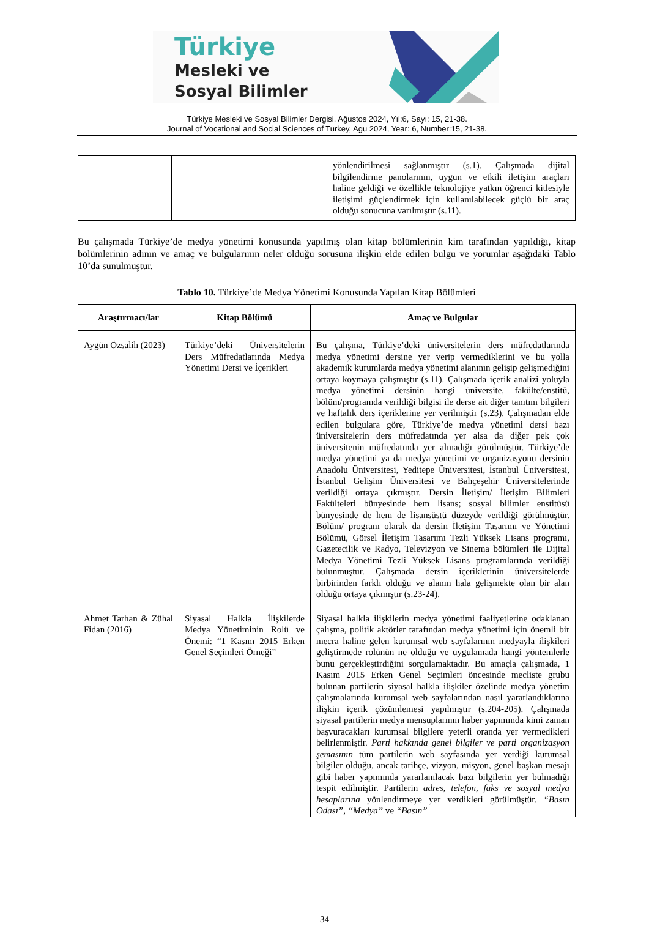Türkiye
Mesleki ve
Sosyal Bilimler
Türkiye Mesleki ve Sosyal Bilimler Dergisi, Ağustos 2024, Yıl:6, Sayı: 15, 21-38.
Journal of Vocational and Social Sciences of Turkey, Agu 2024, Year: 6, Number:15, 21-38.
| | | yönlendirilmesi sağlanmıştır (s.1). Çalışmada dijital bilgilendirme panolarının, uygun ve etkili iletişim araçları haline geldiği ve özellikle teknolojiye yatkın öğrenci kitlesiyle iletişimi güçlendirmek için kullanılabilecek güçlü bir araç olduğu sonucuna varılmıştır (s.11). |
Bu çalışmada Türkiye’de medya yönetimi konusunda yapılmış olan kitap bölümlerinin kim tarafından yapıldığı, kitap bölümlerinin adının ve amaç ve bulgularının neler olduğu sorusuna ilişkin elde edilen bulgu ve yorumlar aşağıdaki Tablo 10’da sunulmuştur.
Tablo 10. Türkiye’de Medya Yönetimi Konusunda Yapılan Kitap Bölümleri
| Araştırmacı/lar | Kitap Bölümü | Amaç ve Bulgular |
| --- | --- | --- |
| Aygün Özsalih (2023) | Türkiye’deki Üniversitelerin Ders Müfredatlarında Medya Yönetimi Dersi ve İçerikleri | Bu çalışma, Türkiye’deki üniversitelerin ders müfredatlarında medya yönetimi dersine yer verip vermediklerini ve bu yolla akademik kurumlarda medya yönetimi alanının gelişip gelişmediğini ortaya koymaya çalışmıştır (s.11). Çalışmada içerik analizi yoluyla medya yönetimi dersinin hangi üniversite, fakülte/enstitü, bölüm/programda verildiği bilgisi ile derse ait diğer tanıtım bilgileri ve haftalık ders içeriklerine yer verilmiştir (s.23). Çalışmadan elde edilen bulgulara göre, Türkiye’de medya yönetimi dersi bazı üniversitelerin ders müfredatında yer alsa da diğer pek çok üniversitenin müfredatında yer almadığı görülmüştür. Türkiye’de medya yönetimi ya da medya yönetimi ve organizasyonu dersinin Anadolu Üniversitesi, Yeditepe Üniversitesi, İstanbul Üniversitesi, İstanbul Gelişim Üniversitesi ve Bahçeşehir Üniversitelerinde verildiği ortaya çıkmıştır. Dersin İletişim/ İletişim Bilimleri Fakülteleri bünyesinde hem lisans; sosyal bilimler enstitüsü bünyesinde de hem de lisansüstü düzeyde verildiği görülmüştür. Bölüm/ program olarak da dersin İletişim Tasarımı ve Yönetimi Bölümü, Görsel İletişim Tasarımı Tezli Yüksek Lisans programı, Gazetecilik ve Radyo, Televizyon ve Sinema bölümleri ile Dijital Medya Yönetimi Tezli Yüksek Lisans programlarında verildiği bulunmuştur. Çalışmada dersin içeriklerinin üniversitelerde birbirinden farklı olduğu ve alanın hala gelişmekte olan bir alan olduğu ortaya çıkmıştır (s.23-24). |
| Ahmet Tarhan & Zühal Fidan (2016) | Siyasal Halkla İlişkilerde Medya Yönetiminin Rolü ve Önemi: “1 Kasım 2015 Erken Genel Seçimleri Örneği” | Siyasal halkla ilişkilerin medya yönetimi faaliyetlerine odaklanan çalışma, politik aktörler tarafından medya yönetimi için önemli bir mecra haline gelen kurumsal web sayfalarının medyayla ilişkileri geliştirmede rolünün ne olduğu ve uygulamada hangi yöntemlerle bunu gerçekleştirdiğini sorgulamaktadır. Bu amaçla çalışmada, 1 Kasım 2015 Erken Genel Seçimleri öncesinde mecliste grubu bulunan partilerin siyasal halkla ilişkiler özelinde medya yönetim çalışmalarında kurumsal web sayfalarından nasıl yararlandıklarına ilişkin içerik çözümlemesi yapılmıştır (s.204-205). Çalışmada siyasal partilerin medya mensuplarının haber yapımında kimi zaman başvuracakları kurumsal bilgilere yeterli oranda yer vermedikleri belirlenmiştir. Parti hakkında genel bilgiler ve parti organizasyon şemasının tüm partilerin web sayfasında yer verdiği kurumsal bilgiler olduğu, ancak tarihçe, vizyon, misyon, genel başkan mesajı gibi haber yapımında yararlanılacak bazı bilgilerin yer bulmadığı tespit edilmiştir. Partilerin adres, telefon, faks ve sosyal medya hesaplarına yönlendirmeye yer verdikleri görülmüştür. “Basın Odası”, “Medya” ve “Basın” |
34